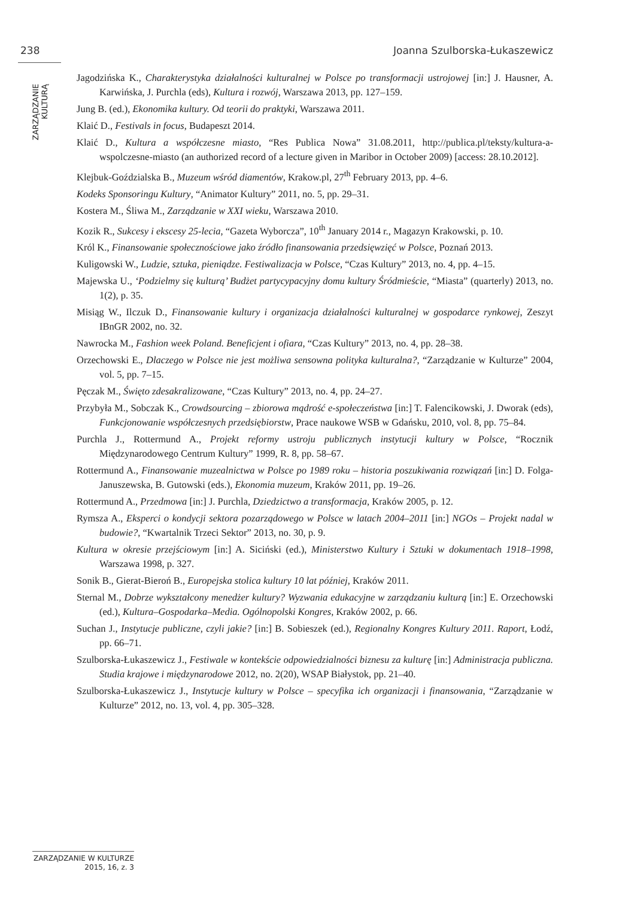238 Joanna Szulborska-Łukaszewicz
ZARZĄDZANIE KULTURĄ
Jagodzińska K., Charakterystyka działalności kulturalnej w Polsce po transformacji ustrojowej [in:] J. Hausner, A. Karwińska, J. Purchla (eds), Kultura i rozwój, Warszawa 2013, pp. 127–159.
Jung B. (ed.), Ekonomika kultury. Od teorii do praktyki, Warszawa 2011.
Klaić D., Festivals in focus, Budapeszt 2014.
Klaić D., Kultura a współczesne miasto, “Res Publica Nowa” 31.08.2011, http://publica.pl/teksty/kultura-a-wspolczesne-miasto (an authorized record of a lecture given in Maribor in October 2009) [access: 28.10.2012].
Klejbuk-Goździalska B., Muzeum wśród diamentów, Krakow.pl, 27<sup>th</sup> February 2013, pp. 4–6.
Kodeks Sponsoringu Kultury, “Animator Kultury” 2011, no. 5, pp. 29–31.
Kostera M., Śliwa M., Zarządzanie w XXI wieku, Warszawa 2010.
Kozik R., Sukcesy i ekscesy 25-lecia, “Gazeta Wyborcza”, 10<sup>th</sup> January 2014 r., Magazyn Krakowski, p. 10.
Król K., Finansowanie społecznościowe jako źródło finansowania przedsięwzięć w Polsce, Poznań 2013.
Kuligowski W., Ludzie, sztuka, pieniądze. Festiwalizacja w Polsce, “Czas Kultury” 2013, no. 4, pp. 4–15.
Majewska U., ‘Podzielmy się kulturą’ Budżet partycypacyjny domu kultury Śródmieście, “Miasta” (quarterly) 2013, no. 1(2), p. 35.
Misiąg W., Ilczuk D., Finansowanie kultury i organizacja działalności kulturalnej w gospodarce rynkowej, Zeszyt IBnGR 2002, no. 32.
Nawrocka M., Fashion week Poland. Beneficjent i ofiara, “Czas Kultury” 2013, no. 4, pp. 28–38.
Orzechowski E., Dlaczego w Polsce nie jest możliwa sensowna polityka kulturalna?, “Zarządzanie w Kulturze” 2004, vol. 5, pp. 7–15.
Pęczak M., Święto zdesakralizowane, “Czas Kultury” 2013, no. 4, pp. 24–27.
Przybyła M., Sobczak K., Crowdsourcing – zbiorowa mądrość e-społeczeństwa [in:] T. Falencikowski, J. Dworak (eds), Funkcjonowanie współczesnych przedsiębiorstw, Prace naukowe WSB w Gdańsku, 2010, vol. 8, pp. 75–84.
Purchla J., Rottermund A., Projekt reformy ustroju publicznych instytucji kultury w Polsce, “Rocznik Międzynarodowego Centrum Kultury” 1999, R. 8, pp. 58–67.
Rottermund A., Finansowanie muzealnictwa w Polsce po 1989 roku – historia poszukiwania rozwiązań [in:] D. Folga-Januszewska, B. Gutowski (eds.), Ekonomia muzeum, Kraków 2011, pp. 19–26.
Rottermund A., Przedmowa [in:] J. Purchla, Dziedzictwo a transformacja, Kraków 2005, p. 12.
Rymsza A., Eksperci o kondycji sektora pozarządowego w Polsce w latach 2004–2011 [in:] NGOs – Projekt nadal w budowie?, “Kwartalnik Trzeci Sektor” 2013, no. 30, p. 9.
Kultura w okresie przejściowym [in:] A. Siciński (ed.), Ministerstwo Kultury i Sztuki w dokumentach 1918–1998, Warszawa 1998, p. 327.
Sonik B., Gierat-Bieroń B., Europejska stolica kultury 10 lat później, Kraków 2011.
Sternal M., Dobrze wykształcony menedżer kultury? Wyzwania edukacyjne w zarządzaniu kulturą [in:] E. Orzechowski (ed.), Kultura–Gospodarka–Media. Ogólnopolski Kongres, Kraków 2002, p. 66.
Suchan J., Instytucje publiczne, czyli jakie? [in:] B. Sobieszek (ed.), Regionalny Kongres Kultury 2011. Raport, Łodź, pp. 66–71.
Szulborska-Łukaszewicz J., Festiwale w kontekście odpowiedzialności biznesu za kulturę [in:] Administracja publiczna. Studia krajowe i międzynarodowe 2012, no. 2(20), WSAP Białystok, pp. 21–40.
Szulborska-Łukaszewicz J., Instytucje kultury w Polsce – specyfika ich organizacji i finansowania, “Zarządzanie w Kulturze” 2012, no. 13, vol. 4, pp. 305–328.
ZARZĄDZANIE W KULTURZE
2015, 16, z. 3